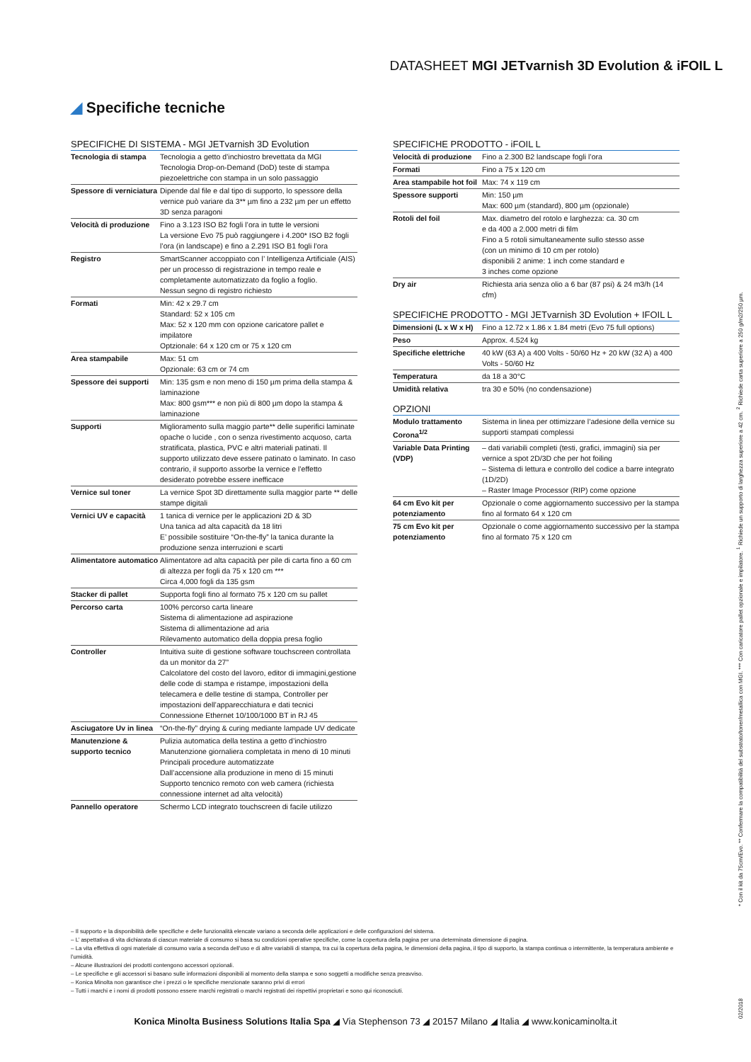DATASHEET MGI JETvarnish 3D Evolution & iFOIL L
◢ Specifiche tecniche
SPECIFICHE DI SISTEMA - MGI JETvarnish 3D Evolution
| Tecnologia di stampa | Tecnologia a getto d’inchiostro brevettata da MGI Tecnologia Drop-on-Demand (DoD) teste di stampa piezoelettriche con stampa in un solo passaggio |
| Spessore di verniciatura | Dipende dal file e dal tipo di supporto, lo spessore della vernice può variare da 3** µm fino a 232 µm per un effetto 3D senza paragoni |
| Velocità di produzione | Fino a 3.123 ISO B2 fogli l’ora in tutte le versioni La versione Evo 75 può raggiungere i 4.200* ISO B2 fogli l’ora (in landscape) e fino a 2.291 ISO B1 fogli l’ora |
| Registro | SmartScanner accoppiato con l’ Intelligenza Artificiale (AIS) per un processo di registrazione in tempo reale e completamente automatizzato da foglio a foglio. Nessun segno di registro richiesto |
| Formati | Min: 42 x 29.7 cm Standard: 52 x 105 cm Max: 52 x 120 mm con opzione caricatore pallet e impilatore Optzionale: 64 x 120 cm or 75 x 120 cm |
| Area stampabile | Max: 51 cm Opzionale: 63 cm or 74 cm |
| Spessore dei supporti | Min: 135 gsm e non meno di 150 µm prima della stampa & laminazione Max: 800 gsm*** e non più di 800 µm dopo la stampa & laminazione |
| Supporti | Miglioramento sulla maggio parte** delle superifici laminate opache o lucide , con o senza rivestimento acquoso, carta stratificata, plastica, PVC e altri materiali patinati. Il supporto utilizzato deve essere patinato o laminato. In caso contrario, il supporto assorbe la vernice e l’effetto desiderato potrebbe essere inefficace |
| Vernice sul toner | La vernice Spot 3D direttamente sulla maggior parte ** delle stampe digitali |
| Vernici UV e capacità | 1 tanica di vernice per le applicazioni 2D & 3D Una tanica ad alta capacità da 18 litri E’ possibile sostituire “On-the-fly” la tanica durante la produzione senza interruzioni e scarti |
| Alimentatore automatico | Alimentatore ad alta capacità per pile di carta fino a 60 cm di altezza per fogli da 75 x 120 cm *** Circa 4,000 fogli da 135 gsm |
| Stacker di pallet | Supporta fogli fino al formato 75 x 120 cm su pallet |
| Percorso carta | 100% percorso carta lineare Sistema di alimentazione ad aspirazione Sistema di allimentazione ad aria Rilevamento automatico della doppia presa foglio |
| Controller | Intuitiva suite di gestione software touchscreen controllata da un monitor da 27” Calcolatore del costo del lavoro, editor di immagini,gestione delle code di stampa e ristampe, impostazioni della telecamera e delle testine di stampa, Controller per impostazioni dell’apparecchiatura e dati tecnici Connessione Ethernet 10/100/1000 BT in RJ 45 |
| Asciugatore Uv in linea | “On-the-fly” drying & curing mediante lampade UV dedicate |
| Manutenzione & supporto tecnico | Pulizia automatica della testina a getto d’inchiostro Manutenzione giornaliera completata in meno di 10 minuti Principali procedure automatizzate Dall’accensione alla produzione in meno di 15 minuti Supporto tencnico remoto con web camera (richiesta connessione internet ad alta velocità) |
| Pannello operatore | Schermo LCD integrato touchscreen di facile utilizzo |
SPECIFICHE PRODOTTO - iFOIL L
| Velocità di produzione | Fino a 2.300 B2 landscape fogli l’ora |
| Formati | Fino a 75 x 120 cm |
| Area stampabile hot foil | Max: 74 x 119 cm |
| Spessore supporti | Min: 150 µm Max: 600 µm (standard), 800 µm (opzionale) |
| Rotoli del foil | Max. diametro del rotolo e larghezza: ca. 30 cm e da 400 a 2.000 metri di film Fino a 5 rotoli simultaneamente sullo stesso asse (con un minimo di 10 cm per rotolo) disponibili 2 anime: 1 inch come standard e 3 inches come opzione |
| Dry air | Richiesta aria senza olio a 6 bar (87 psi) & 24 m3/h (14 cfm) |
SPECIFICHE PRODOTTO - MGI JETvarnish 3D Evolution + IFOIL L
| Dimensioni (L x W x H) | Fino a 12.72 x 1.86 x 1.84 metri (Evo 75 full options) |
| Peso | Approx. 4.524 kg |
| Specifiche elettriche | 40 kW (63 A) a 400 Volts - 50/60 Hz + 20 kW (32 A) a 400 Volts - 50/60 Hz |
| Temperatura | da 18 a 30°C |
| Umidità relativa | tra 30 e 50% (no condensazione) |
OPZIONI
| Modulo trattamento Corona<sup>1/2</sup> | Sistema in linea per ottimizzare l’adesione della vernice su supporti stampati complessi |
| Variable Data Printing (VDP) | – dati variabili completi (testi, grafici, immagini) sia per vernice a spot 2D/3D che per hot foiling – Sistema di lettura e controllo del codice a barre integrato (1D/2D) – Raster Image Processor (RIP) come opzione |
| 64 cm Evo kit per potenziamento | Opzionale o come aggiornamento successivo per la stampa fino al formato 64 x 120 cm |
| 75 cm Evo kit per potenziamento | Opzionale o come aggiornamento successivo per la stampa fino al formato 75 x 120 cm |
* Con il kit da 75cm/Evo. ** Confermare la compatibilità del substrato/toner/metallica con MGI. *** Con caricatore pallet opzionale e impilatore. <sup>1</sup> Richiede un supporto di larghezza superiore a 42 cm. <sup>2</sup> Richiede carta superiore a 250 g/m2/250 µm.
– Il supporto e la disponibilità delle specifiche e delle funzionalità elencate variano a seconda delle applicazioni e delle configurazioni del sistema.
– L’ aspettativa di vita dichiarata di ciascun materiale di consumo si basa su condizioni operative specifiche, come la copertura della pagina per una determinata dimensione di pagina.
– La vita effettiva di ogni materiale di consumo varia a seconda dell’uso e di altre variabili di stampa, tra cui la copertura della pagina, le dimensioni della pagina, il tipo di supporto, la stampa continua o intermittente, la temperatura ambiente e l’umidità.
– Alcune illustrazioni dei prodotti contengono accessori opzionali.
– Le specifiche e gli accessori si basano sulle informazioni disponibili al momento della stampa e sono soggetti a modifiche senza preavviso.
– Konica Minolta non garantisce che i prezzi o le specifiche menzionate saranno privi di errori
– Tutti i marchi e i nomi di prodotti possono essere marchi registrati o marchi registrati dei rispettivi proprietari e sono qui riconosciuti.
Konica Minolta Business Solutions Italia Spa ◢ Via Stephenson 73 ◢ 20157 Milano ◢ Italia ◢ www.konicaminolta.it
02/2018